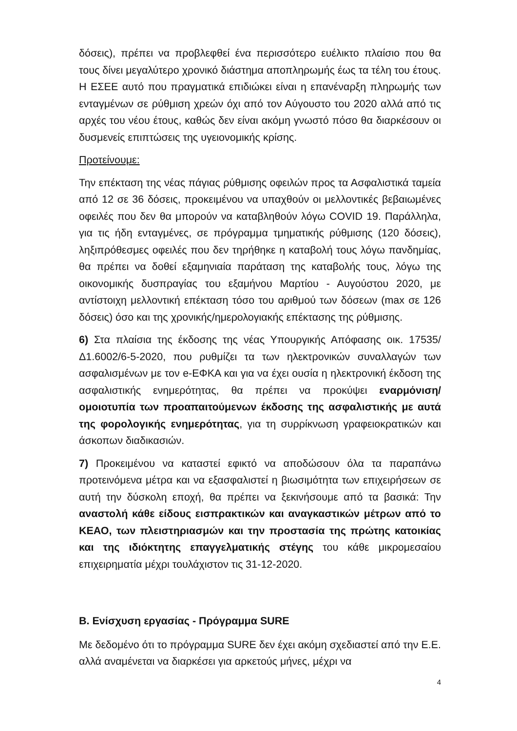δόσεις), πρέπει να προβλεφθεί ένα περισσότερο ευέλικτο πλαίσιο που θα τους δίνει μεγαλύτερο χρονικό διάστημα αποπληρωμής έως τα τέλη του έτους. Η ΕΣΕΕ αυτό που πραγματικά επιδιώκει είναι η επανέναρξη πληρωμής των ενταγμένων σε ρύθμιση χρεών όχι από τον Αύγουστο του 2020 αλλά από τις αρχές του νέου έτους, καθώς δεν είναι ακόμη γνωστό πόσο θα διαρκέσουν οι δυσμενείς επιπτώσεις της υγειονομικής κρίσης.
Προτείνουμε:
Την επέκταση της νέας πάγιας ρύθμισης οφειλών προς τα Ασφαλιστικά ταμεία από 12 σε 36 δόσεις, προκειμένου να υπαχθούν οι μελλοντικές βεβαιωμένες οφειλές που δεν θα μπορούν να καταβληθούν λόγω COVID 19. Παράλληλα, για τις ήδη ενταγμένες, σε πρόγραμμα τμηματικής ρύθμισης (120 δόσεις), ληξιπρόθεσμες οφειλές που δεν τηρήθηκε η καταβολή τους λόγω πανδημίας, θα πρέπει να δοθεί εξαμηνιαία παράταση της καταβολής τους, λόγω της οικονομικής δυσπραγίας του εξαμήνου Μαρτίου - Αυγούστου 2020, με αντίστοιχη μελλοντική επέκταση τόσο του αριθμού των δόσεων (max σε 126 δόσεις) όσο και της χρονικής/ημερολογιακής επέκτασης της ρύθμισης.
6) Στα πλαίσια της έκδοσης της νέας Υπουργικής Απόφασης οικ. 17535/Δ1.6002/6-5-2020, που ρυθμίζει τα των ηλεκτρονικών συναλλαγών των ασφαλισμένων με τον e-ΕΦΚΑ και για να έχει ουσία η ηλεκτρονική έκδοση της ασφαλιστικής ενημερότητας, θα πρέπει να προκύψει εναρμόνιση/ομοιοτυπία των προαπαιτούμενων έκδοσης της ασφαλιστικής με αυτά της φορολογικής ενημερότητας, για τη συρρίκνωση γραφειοκρατικών και άσκοπων διαδικασιών.
7) Προκειμένου να καταστεί εφικτό να αποδώσουν όλα τα παραπάνω προτεινόμενα μέτρα και να εξασφαλιστεί η βιωσιμότητα των επιχειρήσεων σε αυτή την δύσκολη εποχή, θα πρέπει να ξεκινήσουμε από τα βασικά: Την αναστολή κάθε είδους εισπρακτικών και αναγκαστικών μέτρων από το ΚΕΑΟ, των πλειστηριασμών και την προστασία της πρώτης κατοικίας και της ιδιόκτητης επαγγελματικής στέγης του κάθε μικρομεσαίου επιχειρηματία μέχρι τουλάχιστον τις 31-12-2020.
Β. Ενίσχυση εργασίας - Πρόγραμμα SURE
Με δεδομένο ότι το πρόγραμμα SURE δεν έχει ακόμη σχεδιαστεί από την Ε.Ε. αλλά αναμένεται να διαρκέσει για αρκετούς μήνες, μέχρι να
4